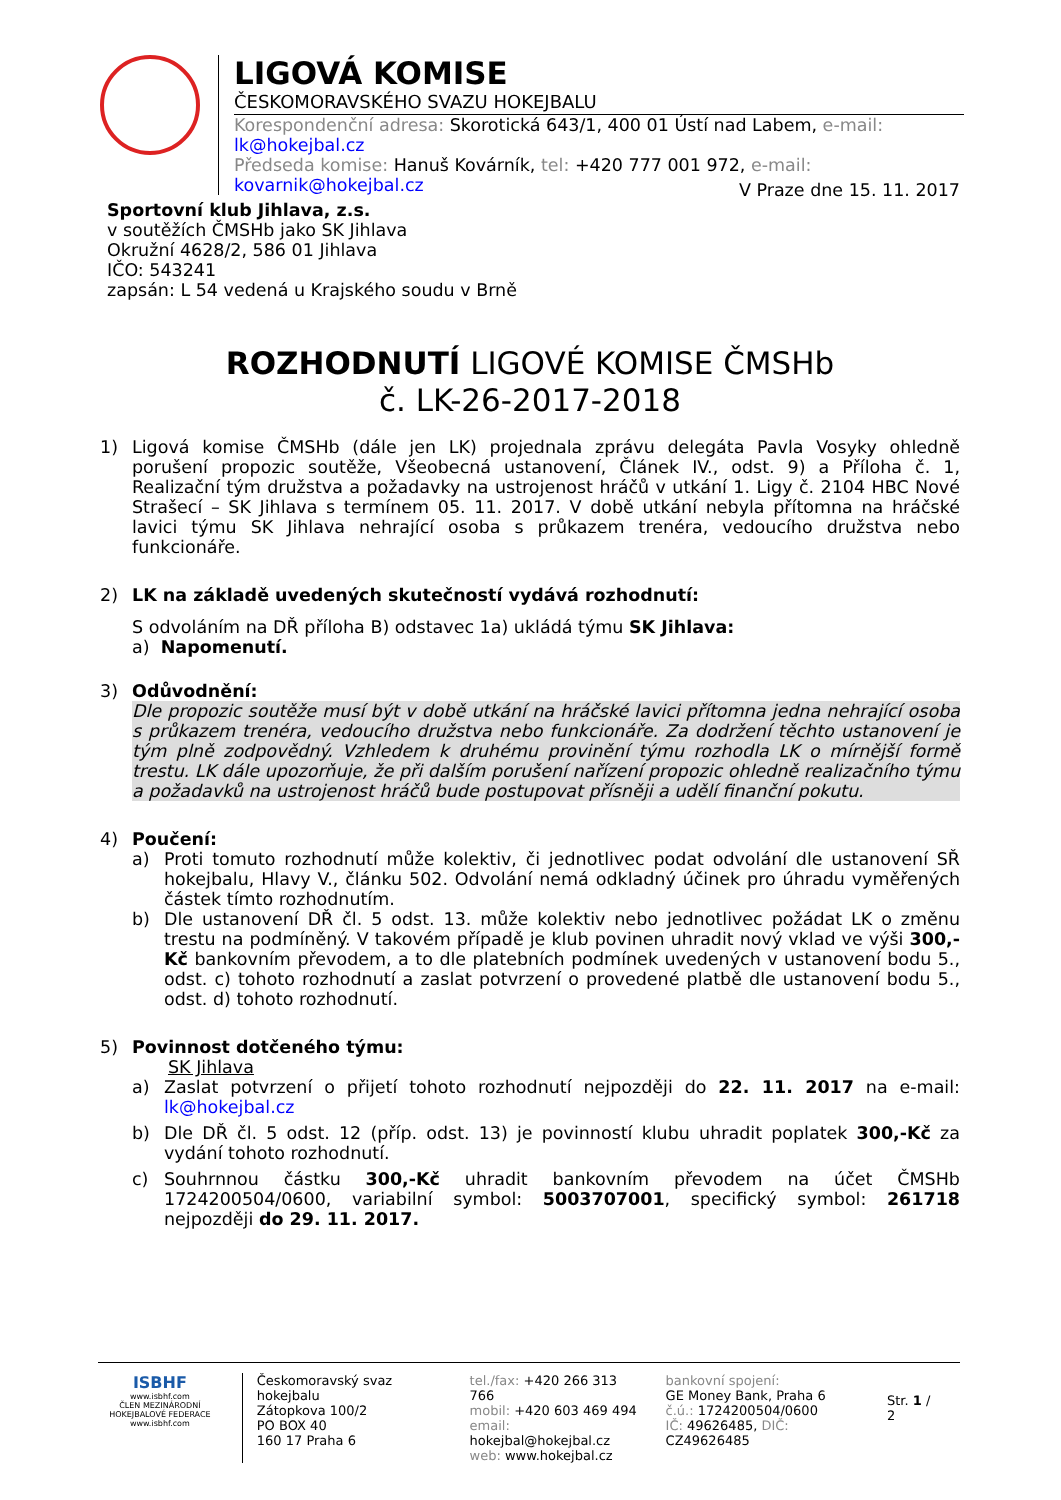LIGOVÁ KOMISE
ČESKOMORAVSKÉHO SVAZU HOKEJBALU
Korespondenční adresa: Skorotická 643/1, 400 01 Ústí nad Labem, e-mail: lk@hokejbal.cz
Předseda komise: Hanuš Kovárník, tel: +420 777 001 972, e-mail: kovarnik@hokejbal.cz
V Praze dne 15. 11. 2017
Sportovní klub Jihlava, z.s.
v soutěžích ČMSHb jako SK Jihlava
Okružní 4628/2, 586 01 Jihlava
IČO: 543241
zapsán: L 54 vedená u Krajského soudu v Brně
ROZHODNUTÍ LIGOVÉ KOMISE ČMSHb
č. LK-26-2017-2018
1) Ligová komise ČMSHb (dále jen LK) projednala zprávu delegáta Pavla Vosyky ohledně porušení propozic soutěže, Všeobecná ustanovení, Článek IV., odst. 9) a Příloha č. 1, Realizační tým družstva a požadavky na ustrojenost hráčů v utkání 1. Ligy č. 2104 HBC Nové Strašecí – SK Jihlava s termínem 05. 11. 2017. V době utkání nebyla přítomna na hráčské lavici týmu SK Jihlava nehrající osoba s průkazem trenéra, vedoucího družstva nebo funkcionáře.
2) LK na základě uvedených skutečností vydává rozhodnutí:
S odvoláním na DŘ příloha B) odstavec 1a) ukládá týmu SK Jihlava:
a) Napomenutí.
3) Odůvodnění:
Dle propozic soutěže musí být v době utkání na hráčské lavici přítomna jedna nehrající osoba s průkazem trenéra, vedoucího družstva nebo funkcionáře. Za dodržení těchto ustanovení je tým plně zodpovědný. Vzhledem k druhému provinění týmu rozhodla LK o mírnější formě trestu. LK dále upozorňuje, že při dalším porušení nařízení propozic ohledně realizačního týmu a požadavků na ustrojenost hráčů bude postupovat přísněji a udělí finanční pokutu.
4) Poučení:
a) Proti tomuto rozhodnutí může kolektiv, či jednotlivec podat odvolání dle ustanovení SŘ hokejbalu, Hlavy V., článku 502. Odvolání nemá odkladný účinek pro úhradu vyměřených částek tímto rozhodnutím.
b) Dle ustanovení DŘ čl. 5 odst. 13. může kolektiv nebo jednotlivec požádat LK o změnu trestu na podmíněný. V takovém případě je klub povinen uhradit nový vklad ve výši 300,-Kč bankovním převodem, a to dle platebních podmínek uvedených v ustanovení bodu 5., odst. c) tohoto rozhodnutí a zaslat potvrzení o provedené platbě dle ustanovení bodu 5., odst. d) tohoto rozhodnutí.
5) Povinnost dotčeného týmu:
SK Jihlava
a) Zaslat potvrzení o přijetí tohoto rozhodnutí nejpozději do 22. 11. 2017 na e-mail: lk@hokejbal.cz
b) Dle DŘ čl. 5 odst. 12 (příp. odst. 13) je povinností klubu uhradit poplatek 300,-Kč za vydání tohoto rozhodnutí.
c) Souhrnnou částku 300,-Kč uhradit bankovním převodem na účet ČMSHb 1724200504/0600, variabilní symbol: 5003707001, specifický symbol: 261718 nejpozději do 29. 11. 2017.
ISBHF
www.isbhf.com
ČLEN MEZINÁRODNÍ HOKEJBALOVÉ FEDERACE
www.isbhf.com
Českomoravský svaz hokejbalu
Zátopkova 100/2
PO BOX 40
160 17 Praha 6
tel./fax: +420 266 313 766
mobil: +420 603 469 494
email: hokejbal@hokejbal.cz
web: www.hokejbal.cz
bankovní spojení:
GE Money Bank, Praha 6
č.ú.: 1724200504/0600
IČ: 49626485, DIČ: CZ49626485
Str. 1 / 2